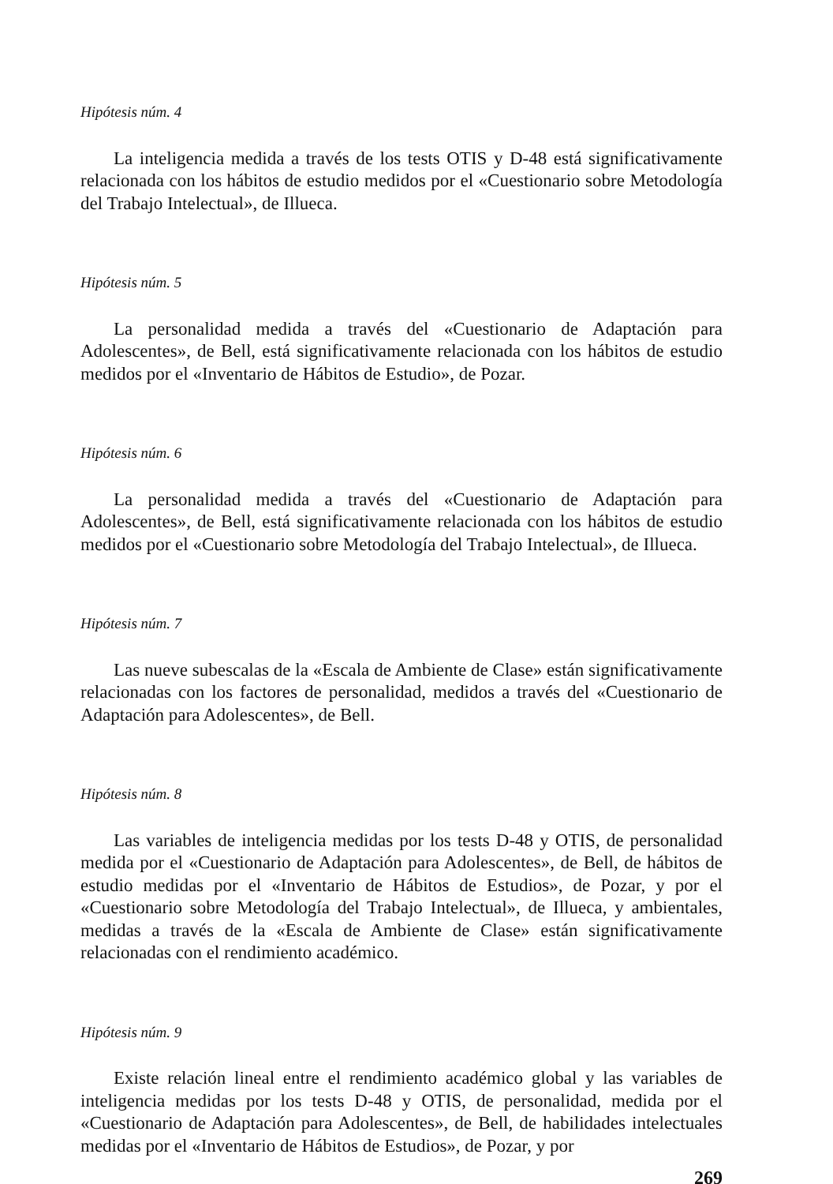Hipótesis núm. 4
La inteligencia medida a través de los tests OTIS y D-48 está significativamente relacionada con los hábitos de estudio medidos por el «Cuestionario sobre Metodología del Trabajo Intelectual», de Illueca.
Hipótesis núm. 5
La personalidad medida a través del «Cuestionario de Adaptación para Adolescentes», de Bell, está significativamente relacionada con los hábitos de estudio medidos por el «Inventario de Hábitos de Estudio», de Pozar.
Hipótesis núm. 6
La personalidad medida a través del «Cuestionario de Adaptación para Adolescentes», de Bell, está significativamente relacionada con los hábitos de estudio medidos por el «Cuestionario sobre Metodología del Trabajo Intelectual», de Illueca.
Hipótesis núm. 7
Las nueve subescalas de la «Escala de Ambiente de Clase» están significativamente relacionadas con los factores de personalidad, medidos a través del «Cuestionario de Adaptación para Adolescentes», de Bell.
Hipótesis núm. 8
Las variables de inteligencia medidas por los tests D-48 y OTIS, de personalidad medida por el «Cuestionario de Adaptación para Adolescentes», de Bell, de hábitos de estudio medidas por el «Inventario de Hábitos de Estudios», de Pozar, y por el «Cuestionario sobre Metodología del Trabajo Intelectual», de Illueca, y ambientales, medidas a través de la «Escala de Ambiente de Clase» están significativamente relacionadas con el rendimiento académico.
Hipótesis núm. 9
Existe relación lineal entre el rendimiento académico global y las variables de inteligencia medidas por los tests D-48 y OTIS, de personalidad, medida por el «Cuestionario de Adaptación para Adolescentes», de Bell, de habilidades intelectuales medidas por el «Inventario de Hábitos de Estudios», de Pozar, y por
269